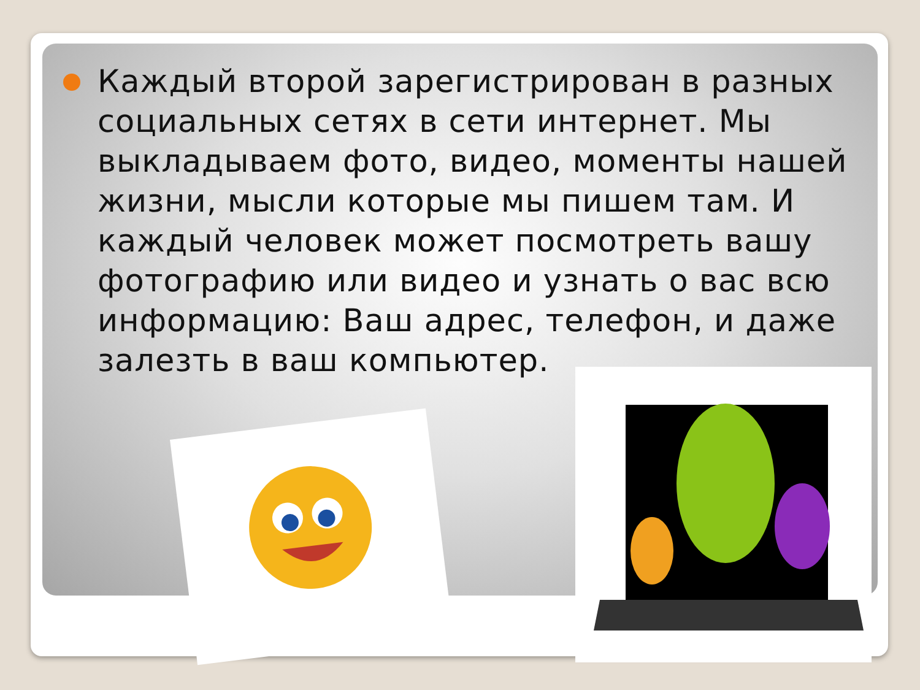Каждый второй зарегистрирован в разных социальных сетях в сети интернет. Мы выкладываем фото, видео, моменты нашей жизни, мысли которые мы пишем там. И каждый человек может посмотреть вашу фотографию или видео и узнать о вас всю информацию: Ваш адрес, телефон, и даже залезть в ваш компьютер.